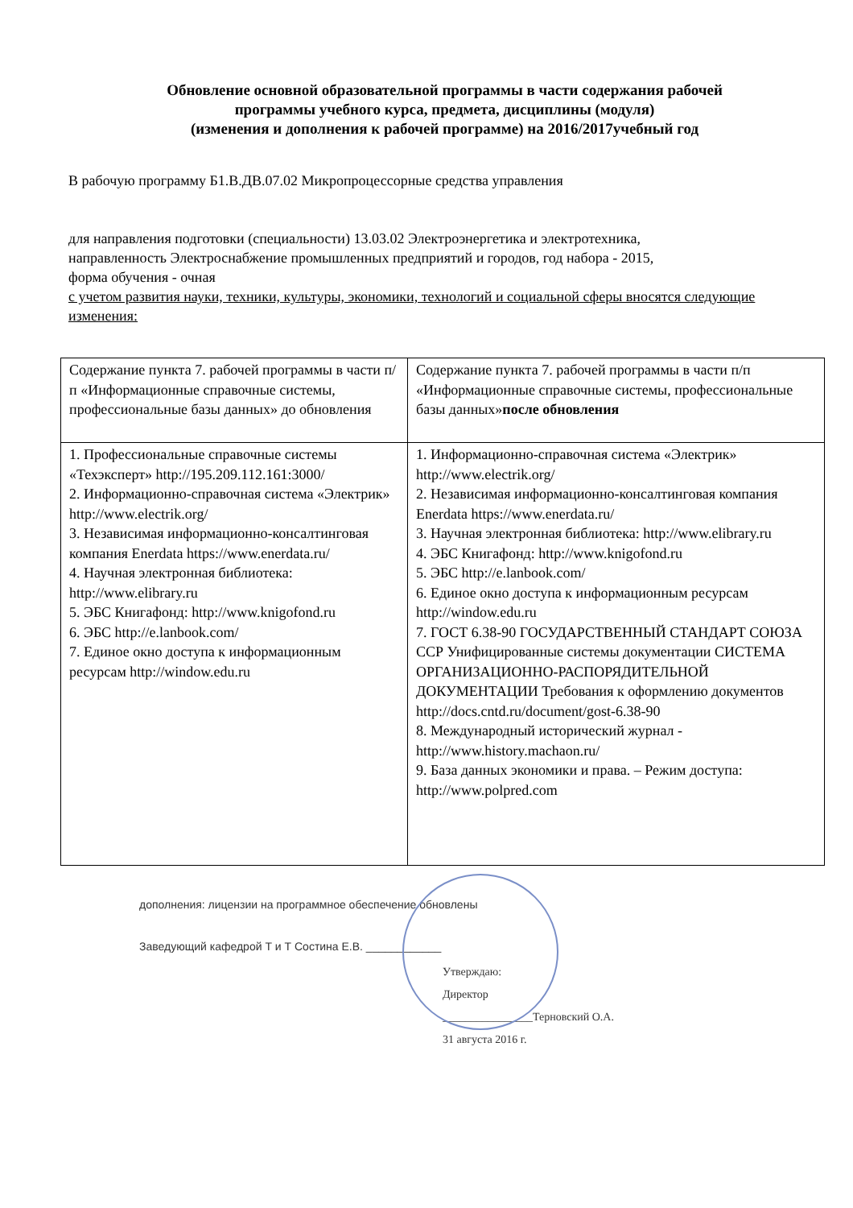Обновление основной образовательной программы в части содержания рабочей
программы учебного курса, предмета, дисциплины (модуля)
(изменения и дополнения к рабочей программе) на 2016/2017учебный год
В рабочую программу Б1.В.ДВ.07.02 Микропроцессорные средства управления
для направления подготовки (специальности) 13.03.02 Электроэнергетика и электротехника,
направленность Электроснабжение промышленных предприятий и городов, год набора - 2015,
форма обучения - очная
с учетом развития науки, техники, культуры, экономики, технологий и социальной сферы вносятся следующие изменения:
| Содержание пункта 7. рабочей программы в части п/п «Информационные справочные системы, профессиональные базы данных» до обновления | Содержание пункта 7. рабочей программы в части п/п «Информационные справочные системы, профессиональные базы данных» после обновления |
| 1. Профессиональные справочные системы «Техэксперт» http://195.209.112.161:3000/ 2. Информационно-справочная система «Электрик» http://www.electrik.org/ 3. Независимая информационно-консалтинговая компания Enerdata https://www.enerdata.ru/ 4. Научная электронная библиотека: http://www.elibrary.ru 5. ЭБС Книгафонд: http://www.knigofond.ru 6. ЭБС http://e.lanbook.com/ 7. Единое окно доступа к информационным ресурсам http://window.edu.ru | 1. Информационно-справочная система «Электрик» http://www.electrik.org/ 2. Независимая информационно-консалтинговая компания Enerdata https://www.enerdata.ru/ 3. Научная электронная библиотека: http://www.elibrary.ru 4. ЭБС Книгафонд: http://www.knigofond.ru 5. ЭБС http://e.lanbook.com/ 6. Единое окно доступа к информационным ресурсам http://window.edu.ru 7. ГОСТ 6.38-90 ГОСУДАРСТВЕННЫЙ СТАНДАРТ СОЮЗА ССР Унифицированные системы документации СИСТЕМА ОРГАНИЗАЦИОННО-РАСПОРЯДИТЕЛЬНОЙ ДОКУМЕНТАЦИИ Требования к оформлению документов http://docs.cntd.ru/document/gost-6.38-90 8. Международный исторический журнал - http://www.history.machaon.ru/ 9. База данных экономики и права. – Режим доступа: http://www.polpred.com |
дополнения: лицензии на программное обеспечение обновлены
Заведующий кафедрой Т и Т Состина Е.В. ____________
Утверждаю:
Директор
________________Терновский О.А.
31 августа 2016 г.